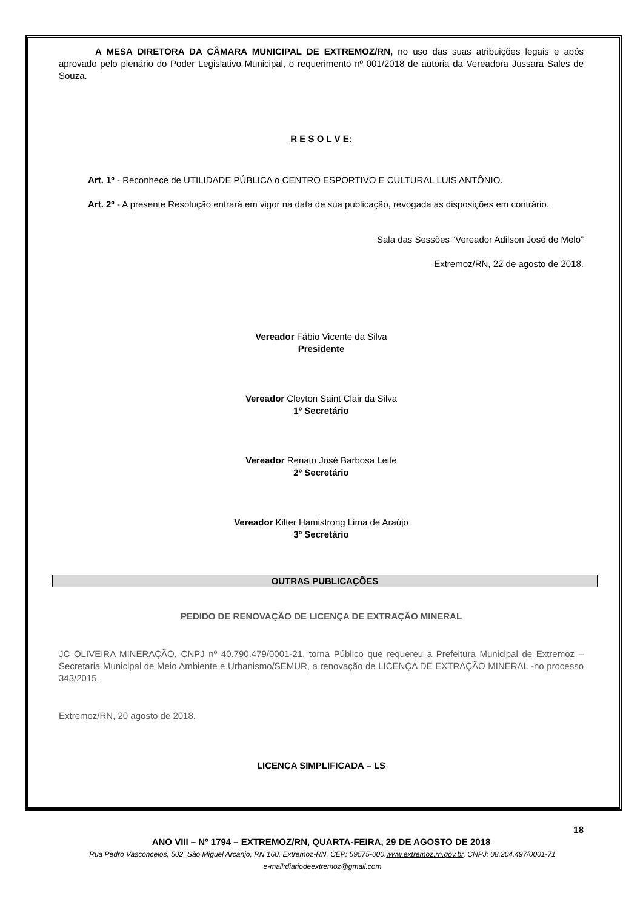A MESA DIRETORA DA CÂMARA MUNICIPAL DE EXTREMOZ/RN, no uso das suas atribuições legais e após aprovado pelo plenário do Poder Legislativo Municipal, o requerimento nº 001/2018 de autoria da Vereadora Jussara Sales de Souza.
R E S O L V E:
Art. 1º - Reconhece de UTILIDADE PÚBLICA o CENTRO ESPORTIVO E CULTURAL LUIS ANTÔNIO.
Art. 2º - A presente Resolução entrará em vigor na data de sua publicação, revogada as disposições em contrário.
Sala das Sessões “Vereador Adilson José de Melo”
Extremoz/RN, 22 de agosto de 2018.
Vereador Fábio Vicente da Silva
Presidente
Vereador Cleyton Saint Clair da Silva
1º Secretário
Vereador Renato José Barbosa Leite
2º Secretário
Vereador Kilter Hamistrong Lima de Araújo
3º Secretário
OUTRAS PUBLICAÇÕES
PEDIDO DE RENOVAÇÃO DE LICENÇA DE EXTRAÇÃO MINERAL
JC OLIVEIRA MINERAÇÃO, CNPJ nº 40.790.479/0001-21, torna Público que requereu a Prefeitura Municipal de Extremoz – Secretaria Municipal de Meio Ambiente e Urbanismo/SEMUR, a renovação de LICENÇA DE EXTRAÇÃO MINERAL -no processo 343/2015.
Extremoz/RN, 20 agosto de 2018.
LICENÇA SIMPLIFICADA – LS
18
ANO VIII – Nº 1794 – EXTREMOZ/RN, QUARTA-FEIRA, 29 DE AGOSTO DE 2018
Rua Pedro Vasconcelos, 502. São Miguel Arcanjo, RN 160. Extremoz-RN. CEP: 59575-000.www.extremoz.rn.gov.br. CNPJ: 08.204.497/0001-71
e-mail:diariodeextremoz@gmail.com